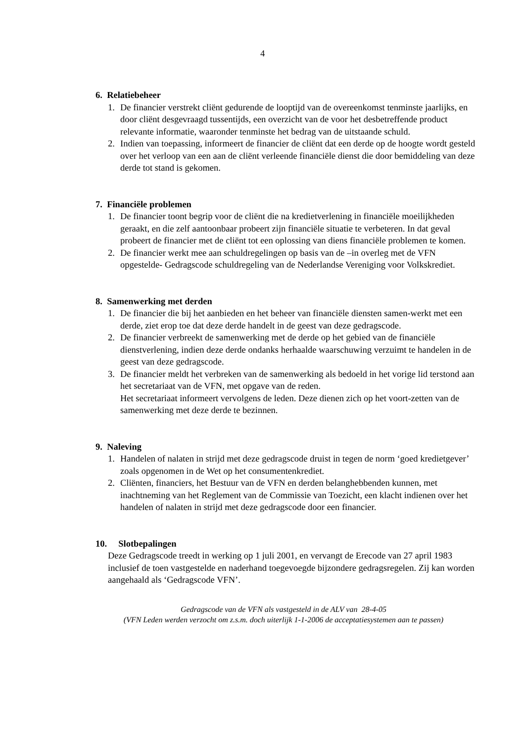4
6. Relatiebeheer
1. De financier verstrekt cliënt gedurende de looptijd van de overeenkomst tenminste jaarlijks, en door cliënt desgevraagd tussentijds, een overzicht van de voor het desbetreffende product relevante informatie, waaronder tenminste het bedrag van de uitstaande schuld.
2. Indien van toepassing, informeert de financier de cliënt dat een derde op de hoogte wordt gesteld over het verloop van een aan de cliënt verleende financiële dienst die door bemiddeling van deze derde tot stand is gekomen.
7. Financiële problemen
1. De financier toont begrip voor de cliënt die na kredietverlening in financiële moeilijkheden geraakt, en die zelf aantoonbaar probeert zijn financiële situatie te verbeteren. In dat geval probeert de financier met de cliënt tot een oplossing van diens financiële problemen te komen.
2. De financier werkt mee aan schuldregelingen op basis van de –in overleg met de VFN opgestelde- Gedragscode schuldregeling van de Nederlandse Vereniging voor Volkskrediet.
8. Samenwerking met derden
1. De financier die bij het aanbieden en het beheer van financiële diensten samen-werkt met een derde, ziet erop toe dat deze derde handelt in de geest van deze gedragscode.
2. De financier verbreekt de samenwerking met de derde op het gebied van de financiële dienstverlening, indien deze derde ondanks herhaalde waarschuwing verzuimt te handelen in de geest van deze gedragscode.
3. De financier meldt het verbreken van de samenwerking als bedoeld in het vorige lid terstond aan het secretariaat van de VFN, met opgave van de reden.
Het secretariaat informeert vervolgens de leden. Deze dienen zich op het voort-zetten van de samenwerking met deze derde te bezinnen.
9. Naleving
1. Handelen of nalaten in strijd met deze gedragscode druist in tegen de norm ‘goed kredietgever’ zoals opgenomen in de Wet op het consumentenkrediet.
2. Cliënten, financiers, het Bestuur van de VFN en derden belanghebbenden kunnen, met inachtneming van het Reglement van de Commissie van Toezicht, een klacht indienen over het handelen of nalaten in strijd met deze gedragscode door een financier.
10. Slotbepalingen
Deze Gedragscode treedt in werking op 1 juli 2001, en vervangt de Erecode van 27 april 1983 inclusief de toen vastgestelde en naderhand toegevoegde bijzondere gedragsregelen. Zij kan worden aangehaald als ‘Gedragscode VFN’.
Gedragscode van de VFN als vastgesteld in de ALV van 28-4-05
(VFN Leden werden verzocht om z.s.m. doch uiterlijk 1-1-2006 de acceptatiesystemen aan te passen)